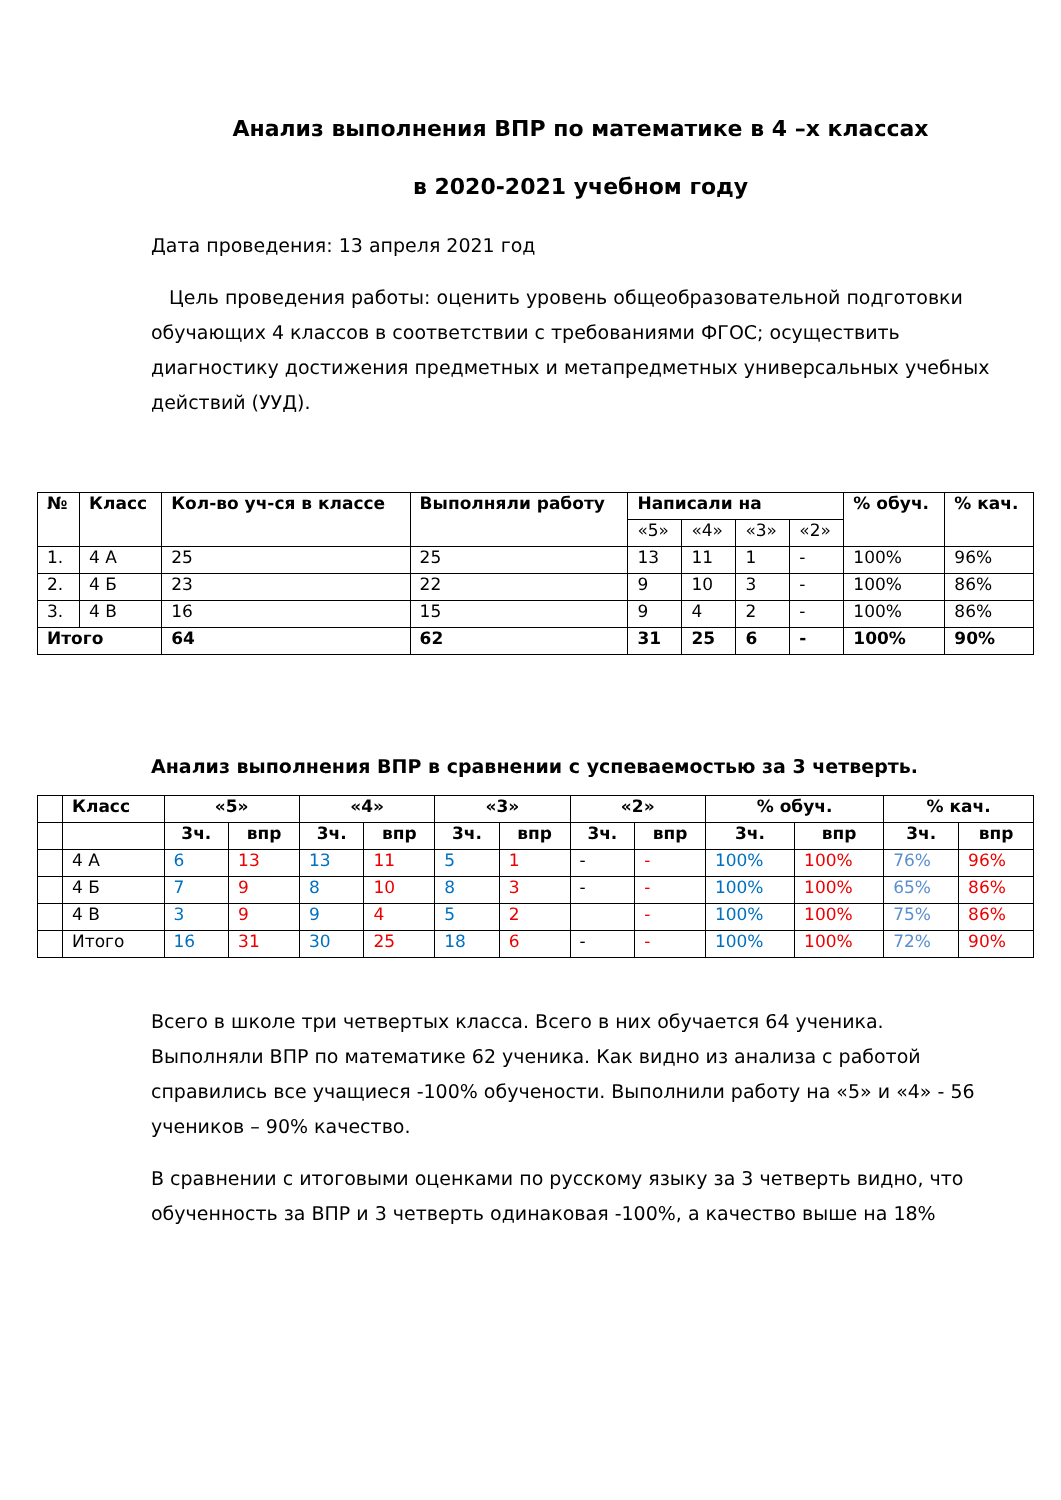Анализ выполнения ВПР по математике в 4 –х классах
в 2020-2021 учебном году
Дата проведения: 13 апреля 2021 год
Цель проведения работы: оценить уровень общеобразовательной подготовки обучающих 4 классов в соответствии с требованиями ФГОС; осуществить диагностику достижения предметных и метапредметных универсальных учебных действий (УУД).
| № | Класс | Кол-во уч-ся в классе | Выполняли работу | Написали на | | | | % обуч. | % кач. |
| --- | --- | --- | --- | --- | --- | --- | --- | --- | --- |
| | | | | «5» | «4» | «3» | «2» | | |
| 1. | 4 А | 25 | 25 | 13 | 11 | 1 | - | 100% | 96% |
| 2. | 4 Б | 23 | 22 | 9 | 10 | 3 | - | 100% | 86% |
| 3. | 4 В | 16 | 15 | 9 | 4 | 2 | - | 100% | 86% |
| Итого | | 64 | 62 | 31 | 25 | 6 | - | 100% | 90% |
Анализ выполнения ВПР в сравнении с успеваемостью за 3 четверть.
| | Класс | «5» | | «4» | | «3» | | «2» | | % обуч. | | % кач. | |
| | | 3ч. | впр | 3ч. | впр | 3ч. | впр | 3ч. | впр | 3ч. | впр | 3ч. | впр |
| | 4 А | 6 | 13 | 13 | 11 | 5 | 1 | - | - | 100% | 100% | 76% | 96% |
| | 4 Б | 7 | 9 | 8 | 10 | 8 | 3 | - | - | 100% | 100% | 65% | 86% |
| | 4 В | 3 | 9 | 9 | 4 | 5 | 2 | | - | 100% | 100% | 75% | 86% |
| | Итого | 16 | 31 | 30 | 25 | 18 | 6 | - | - | 100% | 100% | 72% | 90% |
Всего в школе три четвертых класса. Всего в них обучается 64 ученика. Выполняли ВПР по математике 62 ученика. Как видно из анализа с работой справились все учащиеся -100% обучености. Выполнили работу на «5» и «4» - 56 учеников – 90% качество.
В сравнении с итоговыми оценками по русскому языку за 3 четверть видно, что обученность за ВПР и 3 четверть одинаковая -100%, а качество выше на 18%